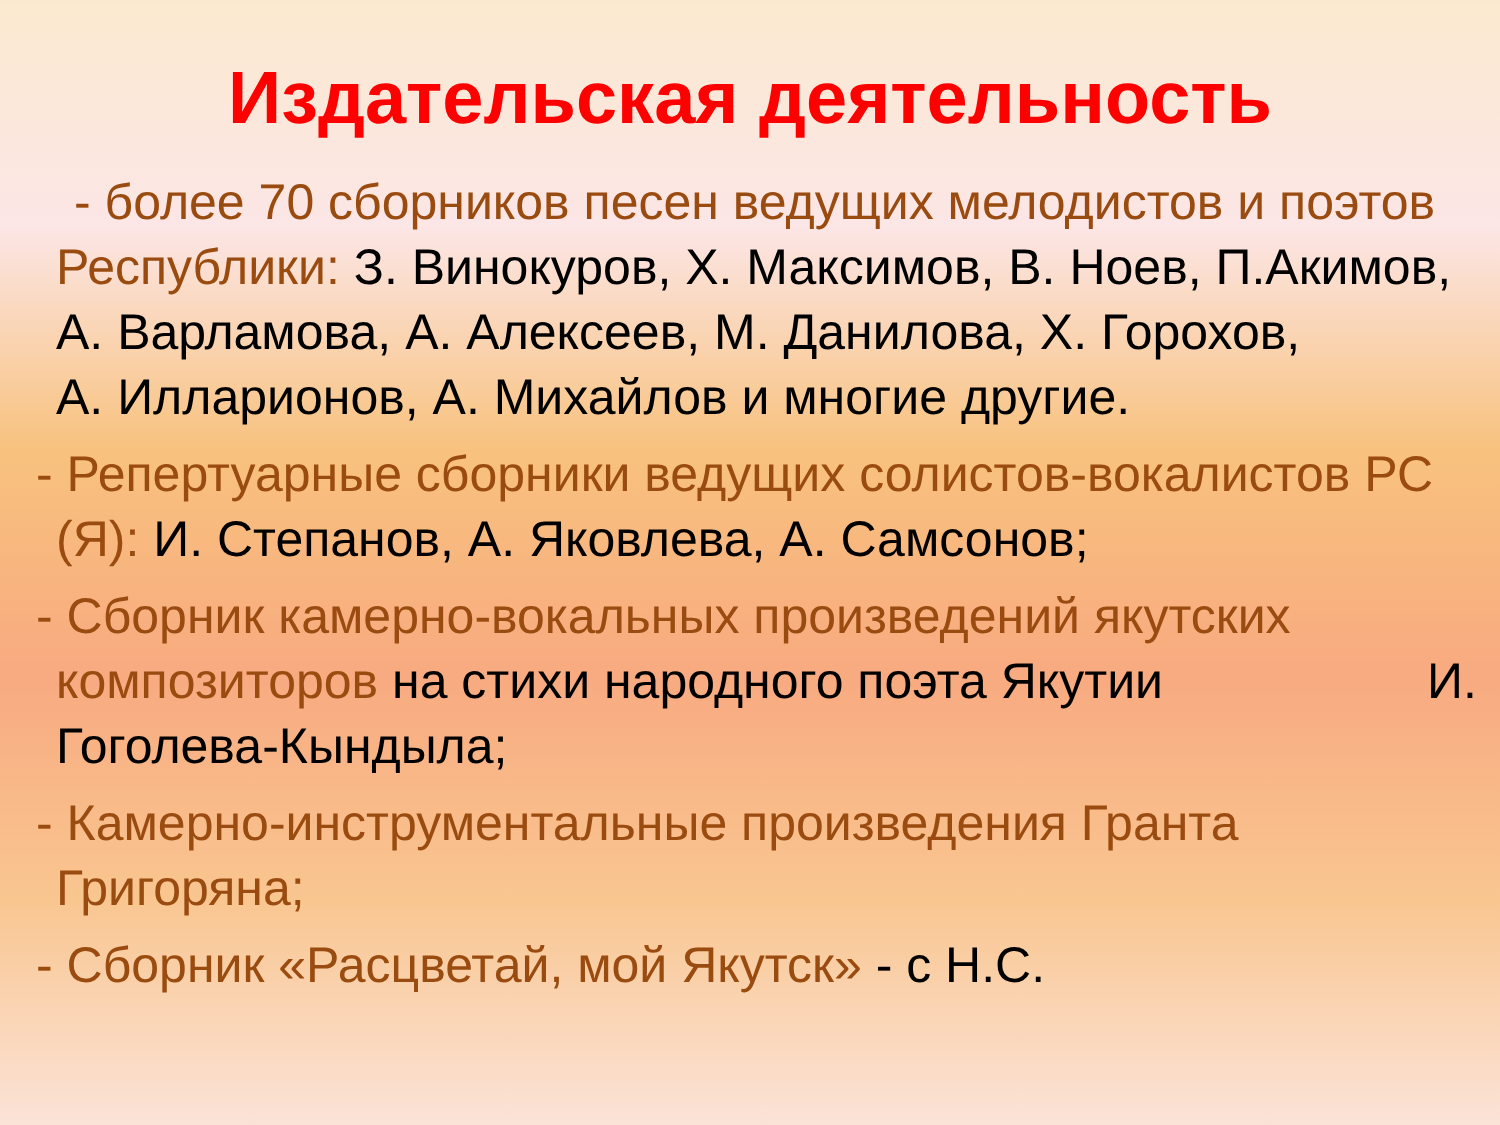Издательская деятельность
- более 70 сборников песен ведущих мелодистов и поэтов Республики: З. Винокуров, Х. Максимов, В. Ноев, П.Акимов, А. Варламова, А. Алексеев, М. Данилова, Х. Горохов, А. Илларионов, А. Михайлов и многие другие.
- Репертуарные сборники ведущих солистов-вокалистов РС (Я): И. Степанов, А. Яковлева, А. Самсонов;
- Сборник камерно-вокальных произведений якутских композиторов на стихи народного поэта Якутии И. Гоголева-Кындыла;
- Камерно-инструментальные произведения Гранта Григоряна;
- Сборник «Расцветай, мой Якутск» - с Н.С.